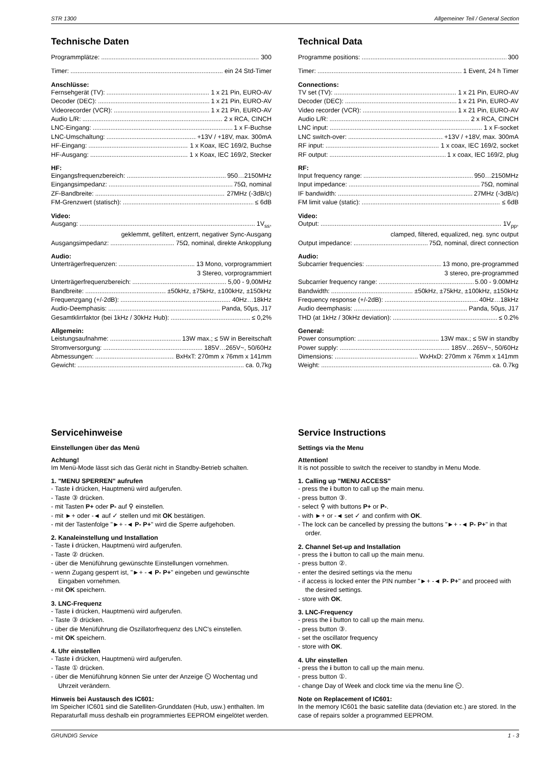STR 1300 Allgemeiner Teil / General Section
Technische Daten
Programmplätze: 300
Timer: ein 24 Std-Timer
Anschlüsse:
Fernsehgerät (TV): 1 x 21 Pin, EURO-AV
Decoder (DEC): 1 x 21 Pin, EURO-AV
Videorecorder (VCR): 1 x 21 Pin, EURO-AV
Audio L/R: 2 x RCA, CINCH
LNC-Eingang: 1 x F-Buchse
LNC-Umschaltung: +13V / +18V, max. 300mA
HF-Eingang: 1 x Koax, IEC 169/2, Buchse
HF-Ausgang: 1 x Koax, IEC 169/2, Stecker
HF:
Eingangsfrequenzbereich: 950…2150MHz
Eingangsimpedanz: 75Ω, nominal
ZF-Bandbreite: 27MHz (-3dB/c)
FM-Grenzwert (statisch): ≤ 6dB
Video:
Ausgang: 1V<sub>ss</sub>,
geklemmt, gefiltert, entzerrt, negativer Sync-Ausgang
Ausgangsimpedanz: 75Ω, nominal, direkte Ankopplung
Audio:
Unterträgerfrequenzen: 13 Mono, vorprogrammiert
3 Stereo, vorprogrammiert
Unterträgerfrequenzbereich: 5,00 - 9,00MHz
Bandbreite: ±50kHz, ±75kHz, ±100kHz, ±150kHz
Frequenzgang (+/-2dB): 40Hz…18kHz
Audio-Deemphasis: Panda, 50µs, J17
Gesamtklirrfaktor (bei 1kHz / 30kHz Hub): ≤ 0,2%
Allgemein:
Leistungsaufnahme: 13W max.; ≤ 5W in Bereitschaft
Stromversorgung: 185V…265V~, 50/60Hz
Abmessungen: BxHxT: 270mm x 76mm x 141mm
Gewicht: ca. 0,7kg
Servicehinweise
Einstellungen über das Menü
Achtung!
Im Menü-Mode lässt sich das Gerät nicht in Standby-Betrieb schalten.
1. "MENU SPERREN" aufrufen
- Taste i drücken, Hauptmenü wird aufgerufen.
- Taste ③ drücken.
- mit Tasten P+ oder P- auf ⚲ einstellen.
- mit ►+ oder -◄ auf ✓ stellen und mit OK bestätigen.
- mit der Tastenfolge "►+ -◄ P- P+" wird die Sperre aufgehoben.
2. Kanaleinstellung und Installation
- Taste i drücken, Hauptmenü wird aufgerufen.
- Taste ② drücken.
- über die Menüführung gewünschte Einstellungen vornehmen.
- wenn Zugang gesperrt ist, "►+ -◄ P- P+" eingeben und gewünschte Eingaben vornehmen.
- mit OK speichern.
3. LNC-Frequenz
- Taste i drücken, Hauptmenü wird aufgerufen.
- Taste ③ drücken.
- über die Menüführung die Oszillatorfrequenz des LNC's einstellen.
- mit OK speichern.
4. Uhr einstellen
- Taste i drücken, Hauptmenü wird aufgerufen.
- Taste ① drücken.
- über die Menüführung können Sie unter der Anzeige ⏲ Wochentag und Uhrzeit verändern.
Hinweis bei Austausch des IC601:
Im Speicher IC601 sind die Satelliten-Grunddaten (Hub, usw.) enthalten. Im Reparaturfall muss deshalb ein programmiertes EEPROM eingelötet werden.
Technical Data
Programme positions: 300
Timer: 1 Event, 24 h Timer
Connections:
TV set (TV): 1 x 21 Pin, EURO-AV
Decoder (DEC): 1 x 21 Pin, EURO-AV
Video recorder (VCR): 1 x 21 Pin, EURO-AV
Audio L/R: 2 x RCA, CINCH
LNC input: 1 x F-socket
LNC switch-over: +13V / +18V, max. 300mA
RF input: 1 x coax, IEC 169/2, socket
RF output: 1 x coax, IEC 169/2, plug
RF:
Input frequency range: 950…2150MHz
Input impedance: 75Ω, nominal
IF bandwidth: 27MHz (-3dB/c)
FM limit value (static): ≤ 6dB
Video:
Output: 1V<sub>pp</sub>,
clamped, filtered, equalized, neg. sync output
Output impedance: 75Ω, nominal, direct connection
Audio:
Subcarrier frequencies: 13 mono, pre-programmed
3 stereo, pre-programmed
Subcarrier frequency range: 5.00 - 9.00MHz
Bandwidth: ±50kHz, ±75kHz, ±100kHz, ±150kHz
Frequency response (+/-2dB): 40Hz…18kHz
Audio deemphasis: Panda, 50µs, J17
THD (at 1kHz / 30kHz deviation): ≤ 0.2%
General:
Power consumption: 13W max.; ≤ 5W in standby
Power supply: 185V…265V~, 50/60Hz
Dimensions: WxHxD: 270mm x 76mm x 141mm
Weight: ca. 0.7kg
Service Instructions
Settings via the Menu
Attention!
It is not possible to switch the receiver to standby in Menu Mode.
1. Calling up "MENU ACCESS"
- press the i button to call up the main menu.
- press button ③.
- select ⚲ with buttons P+ or P-.
- with ►+ or -◄ set ✓ and confirm with OK.
- The lock can be cancelled by pressing the buttons "►+ -◄ P- P+" in that order.
2. Channel Set-up and Installation
- press the i button to call up the main menu.
- press button ②.
- enter the desired settings via the menu
- if access is locked enter the PIN number "►+ -◄ P- P+" and proceed with the desired settings.
- store with OK.
3. LNC-Frequency
- press the i button to call up the main menu.
- press button ③.
- set the oscillator frequency
- store with OK.
4. Uhr einstellen
- press the i button to call up the main menu.
- press button ①.
- change Day of Week and clock time via the menu line ⏲.
Note on Replacement of IC601:
In the memory IC601 the basic satellite data (deviation etc.) are stored. In the case of repairs solder a programmed EEPROM.
GRUNDIG Service 1 - 3